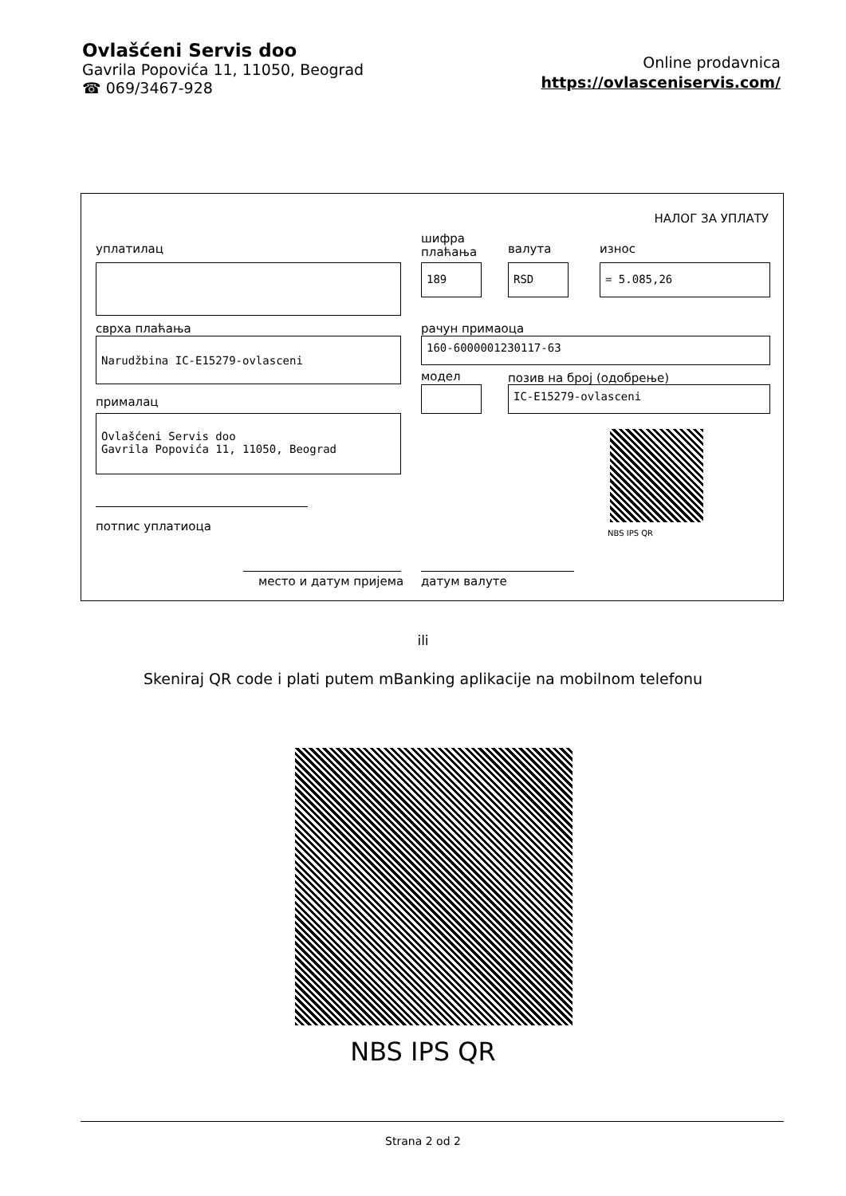Ovlašćeni Servis doo
Gavrila Popovića 11, 11050, Beograd
☎ 069/3467-928
Online prodavnica
https://ovlasceniservis.com/
НАЛОГ ЗА УПЛАТУ
уплатилац
шифра
плаћања
валута износ
189 RSD = 5.085,26
сврха плаћања рачун примаоца
Narudžbina IC-E15279-ovlasceni 160-6000001230117-63
модел позив на број (одобрење)
IC-E15279-ovlasceni
прималац
Ovlašćeni Servis doo
Gavrila Popovića 11, 11050, Beograd
NBS IPS QR
потпис уплатиоца
место и датум пријема датум валуте
ili
Skeniraj QR code i plati putem mBanking aplikacije na mobilnom telefonu
NBS IPS QR
Strana 2 od 2